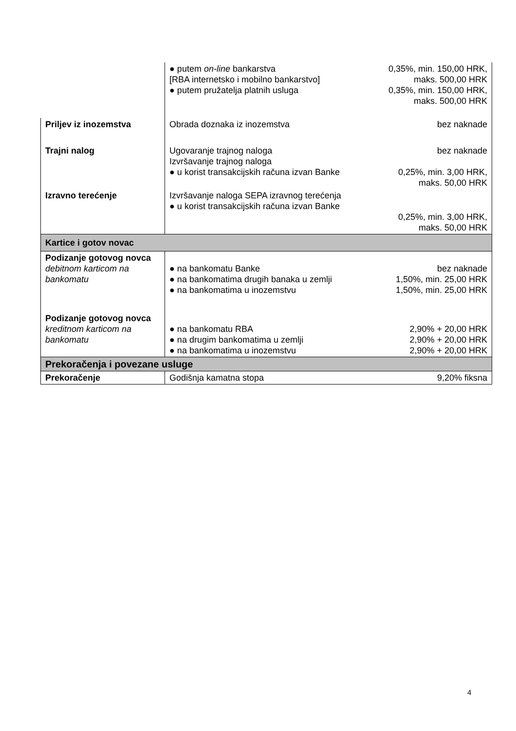| | ● putem on-line bankarstva [RBA internetsko i mobilno bankarstvo] ● putem pružatelja platnih usluga | 0,35%, min. 150,00 HRK, maks. 500,00 HRK 0,35%, min. 150,00 HRK, maks. 500,00 HRK |
| Priljev iz inozemstva | Obrada doznaka iz inozemstva | bez naknade |
| Trajni nalog | Ugovaranje trajnog naloga Izvršavanje trajnog naloga ● u korist transakcijskih računa izvan Banke | bez naknade 0,25%, min. 3,00 HRK, maks. 50,00 HRK |
| Izravno terećenje | Izvršavanje naloga SEPA izravnog terećenja ● u korist transakcijskih računa izvan Banke | 0,25%, min. 3,00 HRK, maks. 50,00 HRK |
| Kartice i gotov novac | | |
| Podizanje gotovog novca debitnom karticom na bankomatu | ● na bankomatu Banke ● na bankomatima drugih banaka u zemlji ● na bankomatima u inozemstvu | bez naknade 1,50%, min. 25,00 HRK 1,50%, min. 25,00 HRK |
| Podizanje gotovog novca kreditnom karticom na bankomatu | ● na bankomatu RBA ● na drugim bankomatima u zemlji ● na bankomatima u inozemstvu | 2,90% + 20,00 HRK 2,90% + 20,00 HRK 2,90% + 20,00 HRK |
| Prekoračenja i povezane usluge | | |
| Prekoračenje | Godišnja kamatna stopa | 9,20% fiksna |
4